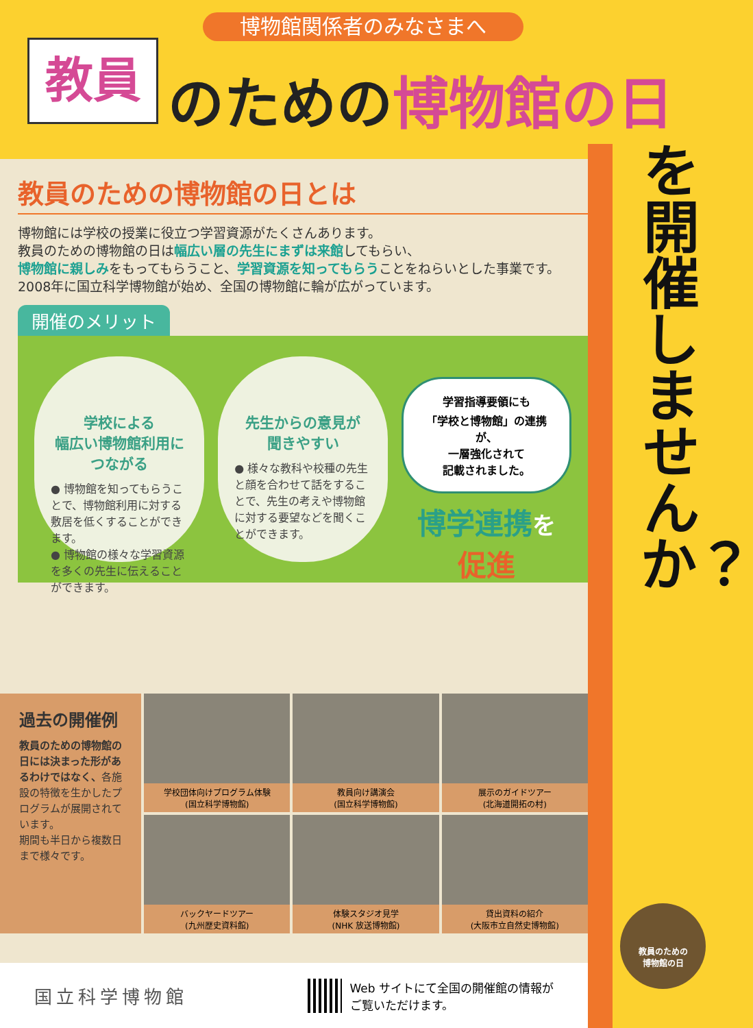博物館関係者のみなさまへ
教員 のための博物館の日
教員のための博物館の日とは
博物館には学校の授業に役立つ学習資源がたくさんあります。
教員のための博物館の日は幅広い層の先生にまずは来館してもらい、
博物館に親しみをもってもらうこと、学習資源を知ってもらうことをねらいとした事業です。
2008年に国立科学博物館が始め、全国の博物館に輪が広がっています。
開催のメリット
学校による
幅広い博物館利用に
つながる
● 博物館を知ってもらうことで、博物館利用に対する敷居を低くすることができます。
● 博物館の様々な学習資源を多くの先生に伝えることができます。
先生からの意見が
聞きやすい
● 様々な教科や校種の先生と顔を合わせて話をすることで、先生の考えや博物館に対する要望などを聞くことができます。
学習指導要領にも
「学校と博物館」の連携が、
一層強化されて
記載されました。
博学連携を
促進
過去の開催例
教員のための博物館の日には決まった形があるわけではなく、各施設の特徴を生かしたプログラムが展開されています。
期間も半日から複数日まで様々です。
学校団体向けプログラム体験
(国立科学博物館)
教員向け講演会
(国立科学博物館)
展示のガイドツアー
(北海道開拓の村)
バックヤードツアー
(九州歴史資料館)
体験スタジオ見学
(NHK 放送博物館)
貸出資料の紹介
(大阪市立自然史博物館)
国立科学博物館
Web サイトにて全国の開催館の情報が
ご覧いただけます。
を開催しませんか？
教員のための
博物館の日